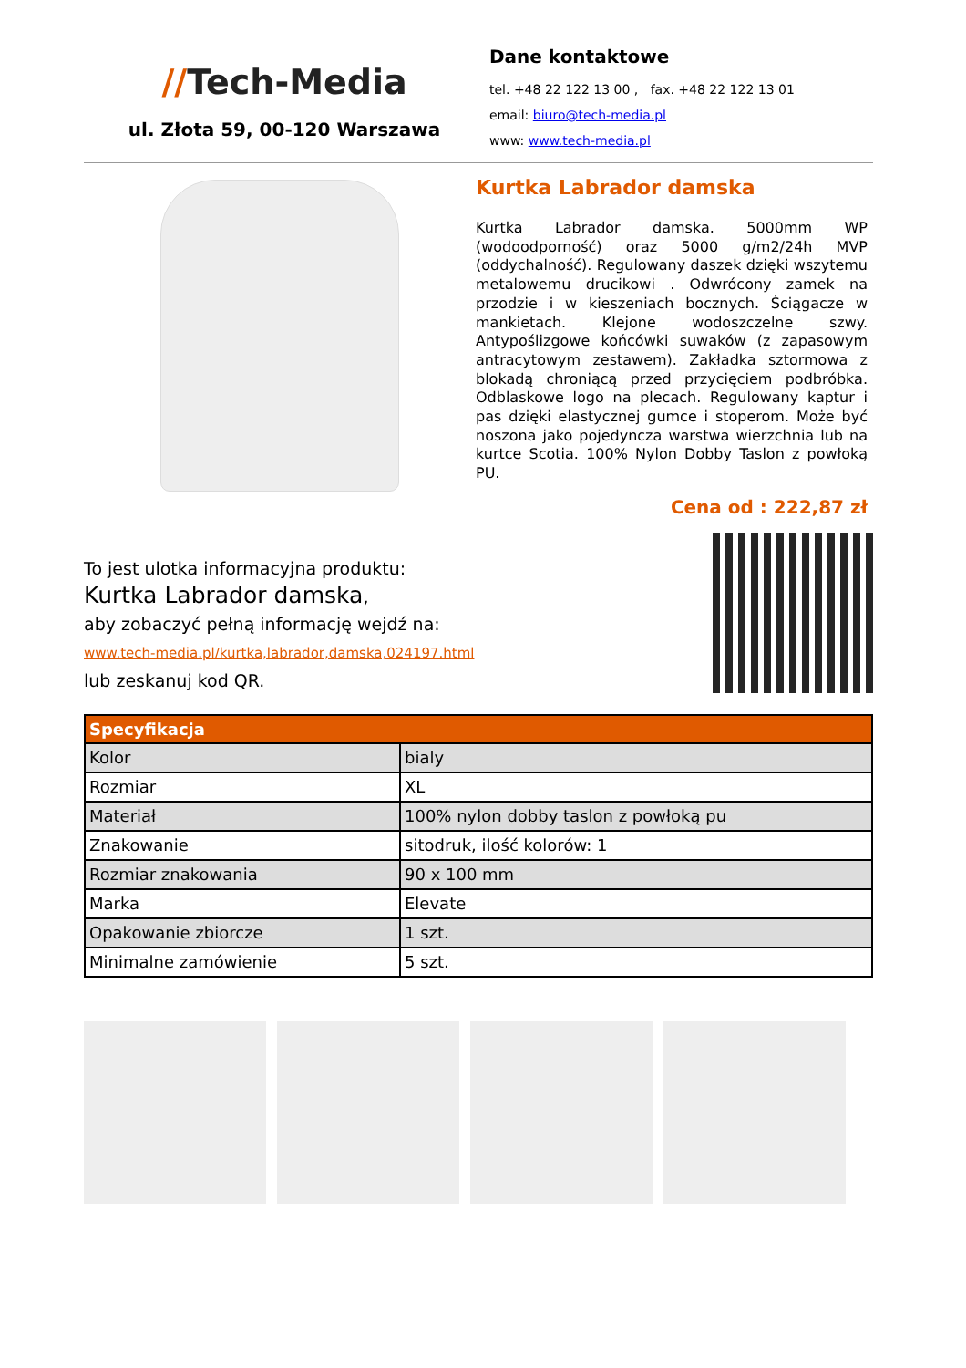//Tech-Media
ul. Złota 59, 00-120 Warszawa
Dane kontaktowe
tel. +48 22 122 13 00 , fax. +48 22 122 13 01
email: biuro@tech-media.pl
www: www.tech-media.pl
Kurtka Labrador damska
Kurtka Labrador damska. 5000mm WP (wodoodporność) oraz 5000 g/m2/24h MVP (oddychalność). Regulowany daszek dzięki wszytemu metalowemu drucikowi . Odwrócony zamek na przodzie i w kieszeniach bocznych. Ściągacze w mankietach. Klejone wodoszczelne szwy. Antypoślizgowe końcówki suwaków (z zapasowym antracytowym zestawem). Zakładka sztormowa z blokadą chroniącą przed przycięciem podbróbka. Odblaskowe logo na plecach. Regulowany kaptur i pas dzięki elastycznej gumce i stoperom. Może być noszona jako pojedyncza warstwa wierzchnia lub na kurtce Scotia. 100% Nylon Dobby Taslon z powłoką PU.
Cena od : 222,87 zł
To jest ulotka informacyjna produktu:
Kurtka Labrador damska,
aby zobaczyć pełną informację wejdź na:
www.tech-media.pl/kurtka,labrador,damska,024197.html
lub zeskanuj kod QR.
| Specyfikacja | |
| --- | --- |
| Kolor | bialy |
| Rozmiar | XL |
| Materiał | 100% nylon dobby taslon z powłoką pu |
| Znakowanie | sitodruk, ilość kolorów: 1 |
| Rozmiar znakowania | 90 x 100 mm |
| Marka | Elevate |
| Opakowanie zbiorcze | 1 szt. |
| Minimalne zamówienie | 5 szt. |